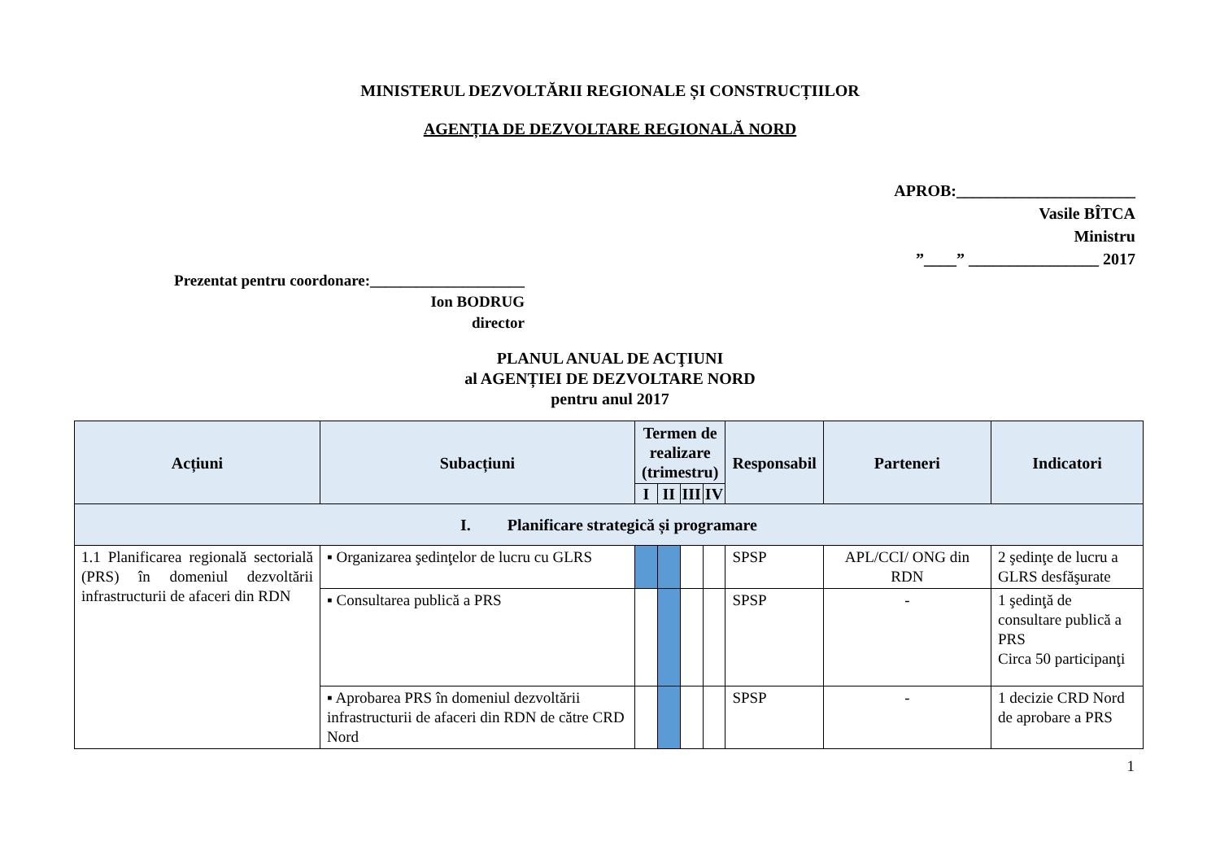MINISTERUL DEZVOLTĂRII REGIONALE ȘI CONSTRUCȚIILOR
AGENȚIA DE DEZVOLTARE REGIONALĂ NORD
APROB:______________________
Vasile BÎTCA
Ministru
”____” ________________ 2017
Prezentat pentru coordonare:____________________
Ion BODRUG
director
PLANUL ANUAL DE ACŢIUNI
al AGENȚIEI DE DEZVOLTARE NORD
pentru anul 2017
| Acțiuni | Subacțiuni | Termen de realizare (trimestru) | | | | Responsabil | Parteneri | Indicatori |
| --- | --- | --- | --- | --- | --- | --- | --- | --- |
| | | I | II | III | IV | | | |
| I. Planificare strategică și programare | | | | | | | | |
| 1.1 Planificarea regională sectorială (PRS) în domeniul dezvoltării infrastructurii de afaceri din RDN | ▪ Organizarea şedinţelor de lucru cu GLRS | | | | | SPSP | APL/CCI/ ONG din RDN | 2 şedinţe de lucru a GLRS desfăşurate |
| | ▪ Consultarea publică a PRS | | | | | SPSP | - | 1 şedinţă de consultare publică a PRS Circa 50 participanţi |
| | ▪ Aprobarea PRS în domeniul dezvoltării infrastructurii de afaceri din RDN de către CRD Nord | | | | | SPSP | - | 1 decizie CRD Nord de aprobare a PRS |
1